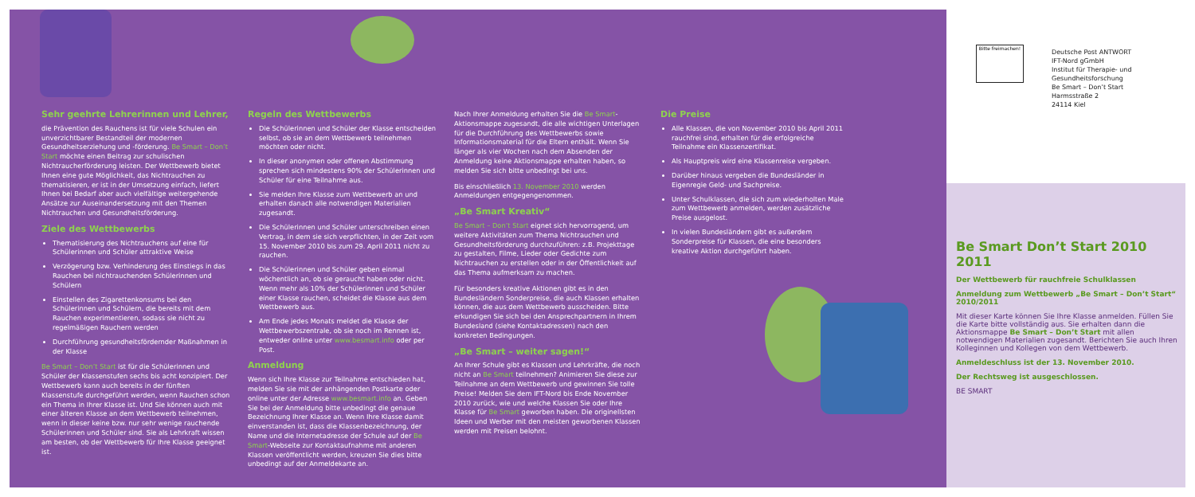Sehr geehrte Lehrerinnen und Lehrer,
die Prävention des Rauchens ist für viele Schulen ein unverzichtbarer Bestandteil der modernen Gesundheitserziehung und -förderung. Be Smart – Don’t Start möchte einen Beitrag zur schulischen Nichtraucherförderung leisten. Der Wettbewerb bietet Ihnen eine gute Möglichkeit, das Nichtrauchen zu thematisieren, er ist in der Umsetzung einfach, liefert Ihnen bei Bedarf aber auch vielfältige weitergehende Ansätze zur Auseinandersetzung mit den Themen Nichtrauchen und Gesundheitsförderung.
Ziele des Wettbewerbs
Thematisierung des Nichtrauchens auf eine für Schülerinnen und Schüler attraktive Weise
Verzögerung bzw. Verhinderung des Einstiegs in das Rauchen bei nichtrauchenden Schülerinnen und Schülern
Einstellen des Zigarettenkonsums bei den Schülerinnen und Schülern, die bereits mit dem Rauchen experimentieren, sodass sie nicht zu regelmäßigen Rauchern werden
Durchführung gesundheitsfördernder Maßnahmen in der Klasse
Be Smart – Don’t Start ist für die Schülerinnen und Schüler der Klassenstufen sechs bis acht konzipiert. Der Wettbewerb kann auch bereits in der fünften Klassenstufe durchgeführt werden, wenn Rauchen schon ein Thema in Ihrer Klasse ist. Und Sie können auch mit einer älteren Klasse an dem Wettbewerb teilnehmen, wenn in dieser keine bzw. nur sehr wenige rauchende Schülerinnen und Schüler sind. Sie als Lehrkraft wissen am besten, ob der Wettbewerb für Ihre Klasse geeignet ist.
Regeln des Wettbewerbs
Die Schülerinnen und Schüler der Klasse entscheiden selbst, ob sie an dem Wettbewerb teilnehmen möchten oder nicht.
In dieser anonymen oder offenen Abstimmung sprechen sich mindestens 90% der Schülerinnen und Schüler für eine Teilnahme aus.
Sie melden Ihre Klasse zum Wettbewerb an und erhalten danach alle notwendigen Materialien zugesandt.
Die Schülerinnen und Schüler unterschreiben einen Vertrag, in dem sie sich verpflichten, in der Zeit vom 15. November 2010 bis zum 29. April 2011 nicht zu rauchen.
Die Schülerinnen und Schüler geben einmal wöchentlich an, ob sie geraucht haben oder nicht. Wenn mehr als 10% der Schülerinnen und Schüler einer Klasse rauchen, scheidet die Klasse aus dem Wettbewerb aus.
Am Ende jedes Monats meldet die Klasse der Wettbewerbszentrale, ob sie noch im Rennen ist, entweder online unter www.besmart.info oder per Post.
Anmeldung
Wenn sich Ihre Klasse zur Teilnahme entschieden hat, melden Sie sie mit der anhängenden Postkarte oder online unter der Adresse www.besmart.info an. Geben Sie bei der Anmeldung bitte unbedingt die genaue Bezeichnung Ihrer Klasse an. Wenn Ihre Klasse damit einverstanden ist, dass die Klassenbezeichnung, der Name und die Internetadresse der Schule auf der Be Smart-Webseite zur Kontaktaufnahme mit anderen Klassen veröffentlicht werden, kreuzen Sie dies bitte unbedingt auf der Anmeldekarte an.
Nach Ihrer Anmeldung erhalten Sie die Be Smart-Aktionsmappe zugesandt, die alle wichtigen Unterlagen für die Durchführung des Wettbewerbs sowie Informationsmaterial für die Eltern enthält. Wenn Sie länger als vier Wochen nach dem Absenden der Anmeldung keine Aktionsmappe erhalten haben, so melden Sie sich bitte unbedingt bei uns.
Bis einschließlich 13. November 2010 werden Anmeldungen entgegengenommen.
„Be Smart Kreativ“
Be Smart – Don’t Start eignet sich hervorragend, um weitere Aktivitäten zum Thema Nichtrauchen und Gesundheitsförderung durchzuführen: z.B. Projekttage zu gestalten, Filme, Lieder oder Gedichte zum Nichtrauchen zu erstellen oder in der Öffentlichkeit auf das Thema aufmerksam zu machen.
Für besonders kreative Aktionen gibt es in den Bundesländern Sonderpreise, die auch Klassen erhalten können, die aus dem Wettbewerb ausscheiden. Bitte erkundigen Sie sich bei den Ansprechpartnern in Ihrem Bundesland (siehe Kontaktadressen) nach den konkreten Bedingungen.
„Be Smart – weiter sagen!“
An Ihrer Schule gibt es Klassen und Lehrkräfte, die noch nicht an Be Smart teilnehmen? Animieren Sie diese zur Teilnahme an dem Wettbewerb und gewinnen Sie tolle Preise! Melden Sie dem IFT-Nord bis Ende November 2010 zurück, wie und welche Klassen Sie oder Ihre Klasse für Be Smart geworben haben. Die originellsten Ideen und Werber mit den meisten geworbenen Klassen werden mit Preisen belohnt.
Die Preise
Alle Klassen, die von November 2010 bis April 2011 rauchfrei sind, erhalten für die erfolgreiche Teilnahme ein Klassenzertifikat.
Als Hauptpreis wird eine Klassenreise vergeben.
Darüber hinaus vergeben die Bundesländer in Eigenregie Geld- und Sachpreise.
Unter Schulklassen, die sich zum wiederholten Male zum Wettbewerb anmelden, werden zusätzliche Preise ausgelost.
In vielen Bundesländern gibt es außerdem Sonderpreise für Klassen, die eine besonders kreative Aktion durchgeführt haben.
Bitte freimachen!
Deutsche Post ANTWORT
IFT-Nord gGmbH
Institut für Therapie- und Gesundheitsforschung
Be Smart – Don’t Start
Harmsstraße 2
24114 Kiel
Be Smart Don’t Start 2010 2011
Der Wettbewerb für rauchfreie Schulklassen
Anmeldung zum Wettbewerb „Be Smart – Don’t Start“ 2010/2011
Mit dieser Karte können Sie Ihre Klasse anmelden. Füllen Sie die Karte bitte vollständig aus. Sie erhalten dann die Aktionsmappe Be Smart – Don’t Start mit allen notwendigen Materialien zugesandt. Berichten Sie auch Ihren Kolleginnen und Kollegen von dem Wettbewerb.
Anmeldeschluss ist der 13. November 2010.
Der Rechtsweg ist ausgeschlossen.
BE SMART